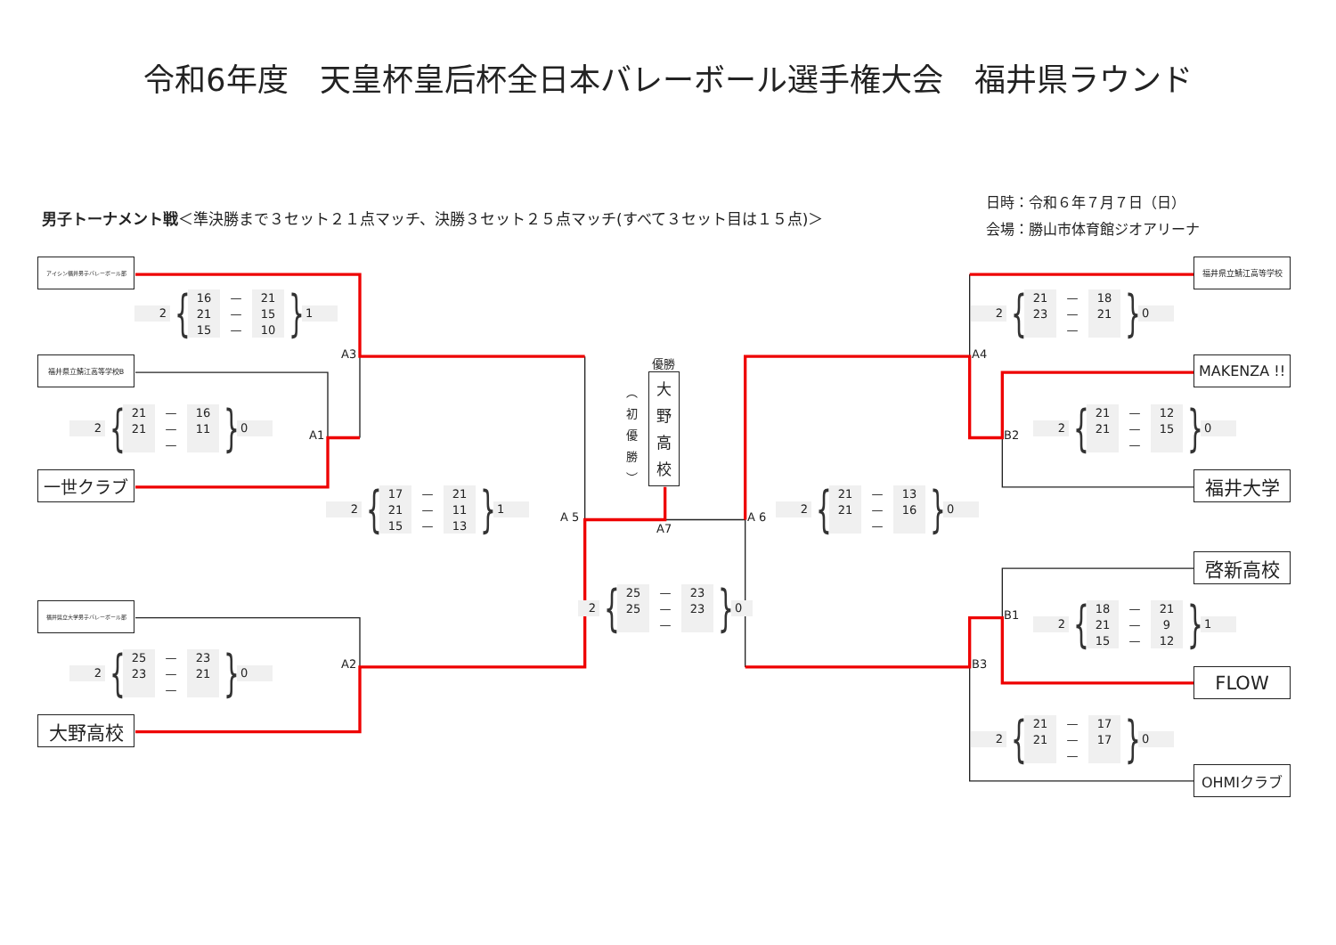令和6年度　天皇杯皇后杯全日本バレーボール選手権大会　福井県ラウンド
男子トーナメント戦＜準決勝まで３セット２１点マッチ、決勝３セット２５点マッチ(すべて３セット目は１５点)＞
日時：令和６年７月７日（日）
会場：勝山市体育館ジオアリーナ
アイシン福井男子バレーボール部
2
{
| 16 | — | 21 |
| 21 | — | 15 |
| 15 | — | 10 |
}
1
A3
福井県立鯖江高等学校B
2
{
| 21 | — | 16 |
| 21 | — | 11 |
| | — | |
}
0
A1
一世クラブ
2
{
| 17 | — | 21 |
| 21 | — | 11 |
| 15 | — | 13 |
}
1
A 5
福井県立大学男子バレーボール部
2
{
| 25 | — | 23 |
| 23 | — | 21 |
| | — | |
}
0
A2
大野高校
優勝
︵
初
優
勝
︶
大
野
高
校
A7
2
{
| 25 | — | 23 |
| 25 | — | 23 |
| | — | |
}
0
福井県立鯖江高等学校
2
{
| 21 | — | 18 |
| 23 | — | 21 |
| | — | |
}
0
A4
MAKENZA !!
2
{
| 21 | — | 12 |
| 21 | — | 15 |
| | — | |
}
0
B2
福井大学
A 6
2
{
| 21 | — | 13 |
| 21 | — | 16 |
| | — | |
}
0
啓新高校
B1
2
{
| 18 | — | 21 |
| 21 | — | 9 |
| 15 | — | 12 |
}
1
B3
FLOW
2
{
| 21 | — | 17 |
| 21 | — | 17 |
| | — | |
}
0
OHMIクラブ